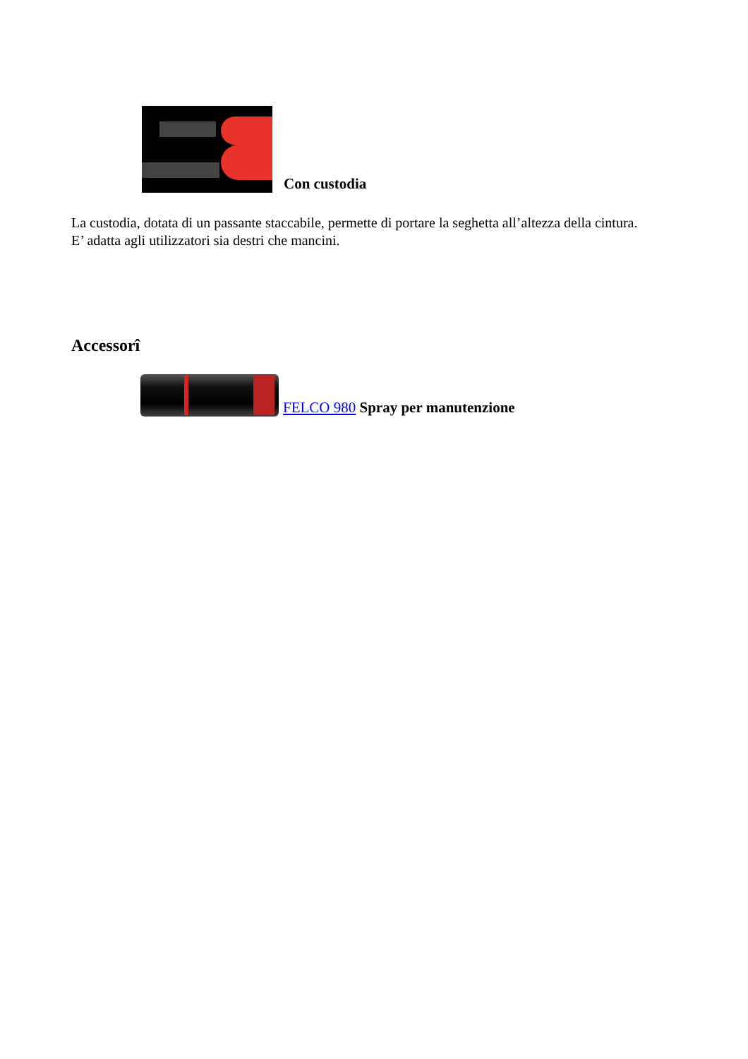Con custodia
La custodia, dotata di un passante staccabile, permette di portare la seghetta all’altezza della cintura.
E’ adatta agli utilizzatori sia destri che mancini.
Accessorî
FELCO 980 Spray per manutenzione